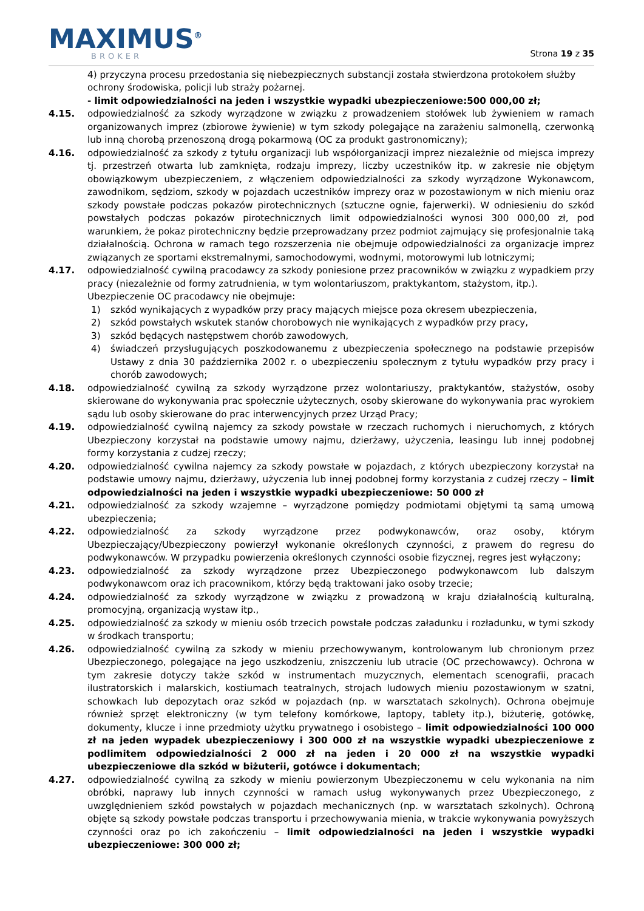MAXIMUS<sup>®</sup>
BROKER
Strona 19 z 35
4) przyczyna procesu przedostania się niebezpiecznych substancji została stwierdzona protokołem służby ochrony środowiska, policji lub straży pożarnej.
- limit odpowiedzialności na jeden i wszystkie wypadki ubezpieczeniowe:500 000,00 zł;
4.15. odpowiedzialność za szkody wyrządzone w związku z prowadzeniem stołówek lub żywieniem w ramach organizowanych imprez (zbiorowe żywienie) w tym szkody polegające na zarażeniu salmonellą, czerwonką lub inną chorobą przenoszoną drogą pokarmową (OC za produkt gastronomiczny);
4.16. odpowiedzialność za szkody z tytułu organizacji lub współorganizacji imprez niezależnie od miejsca imprezy tj. przestrzeń otwarta lub zamknięta, rodzaju imprezy, liczby uczestników itp. w zakresie nie objętym obowiązkowym ubezpieczeniem, z włączeniem odpowiedzialności za szkody wyrządzone Wykonawcom, zawodnikom, sędziom, szkody w pojazdach uczestników imprezy oraz w pozostawionym w nich mieniu oraz szkody powstałe podczas pokazów pirotechnicznych (sztuczne ognie, fajerwerki). W odniesieniu do szkód powstałych podczas pokazów pirotechnicznych limit odpowiedzialności wynosi 300 000,00 zł, pod warunkiem, że pokaz pirotechniczny będzie przeprowadzany przez podmiot zajmujący się profesjonalnie taką działalnością. Ochrona w ramach tego rozszerzenia nie obejmuje odpowiedzialności za organizacje imprez związanych ze sportami ekstremalnymi, samochodowymi, wodnymi, motorowymi lub lotniczymi;
4.17. odpowiedzialność cywilną pracodawcy za szkody poniesione przez pracowników w związku z wypadkiem przy pracy (niezależnie od formy zatrudnienia, w tym wolontariuszom, praktykantom, stażystom, itp.).
Ubezpieczenie OC pracodawcy nie obejmuje:
1) szkód wynikających z wypadków przy pracy mających miejsce poza okresem ubezpieczenia,
2) szkód powstałych wskutek stanów chorobowych nie wynikających z wypadków przy pracy,
3) szkód będących następstwem chorób zawodowych,
4) świadczeń przysługujących poszkodowanemu z ubezpieczenia społecznego na podstawie przepisów Ustawy z dnia 30 października 2002 r. o ubezpieczeniu społecznym z tytułu wypadków przy pracy i chorób zawodowych;
4.18. odpowiedzialność cywilną za szkody wyrządzone przez wolontariuszy, praktykantów, stażystów, osoby skierowane do wykonywania prac społecznie użytecznych, osoby skierowane do wykonywania prac wyrokiem sądu lub osoby skierowane do prac interwencyjnych przez Urząd Pracy;
4.19. odpowiedzialność cywilną najemcy za szkody powstałe w rzeczach ruchomych i nieruchomych, z których Ubezpieczony korzystał na podstawie umowy najmu, dzierżawy, użyczenia, leasingu lub innej podobnej formy korzystania z cudzej rzeczy;
4.20. odpowiedzialność cywilna najemcy za szkody powstałe w pojazdach, z których ubezpieczony korzystał na podstawie umowy najmu, dzierżawy, użyczenia lub innej podobnej formy korzystania z cudzej rzeczy – limit odpowiedzialności na jeden i wszystkie wypadki ubezpieczeniowe: 50 000 zł
4.21. odpowiedzialność za szkody wzajemne – wyrządzone pomiędzy podmiotami objętymi tą samą umową ubezpieczenia;
4.22. odpowiedzialność za szkody wyrządzone przez podwykonawców, oraz osoby, którym Ubezpieczający/Ubezpieczony powierzył wykonanie określonych czynności, z prawem do regresu do podwykonawców. W przypadku powierzenia określonych czynności osobie fizycznej, regres jest wyłączony;
4.23. odpowiedzialność za szkody wyrządzone przez Ubezpieczonego podwykonawcom lub dalszym podwykonawcom oraz ich pracownikom, którzy będą traktowani jako osoby trzecie;
4.24. odpowiedzialność za szkody wyrządzone w związku z prowadzoną w kraju działalnością kulturalną, promocyjną, organizacją wystaw itp.,
4.25. odpowiedzialność za szkody w mieniu osób trzecich powstałe podczas załadunku i rozładunku, w tymi szkody w środkach transportu;
4.26. odpowiedzialność cywilną za szkody w mieniu przechowywanym, kontrolowanym lub chronionym przez Ubezpieczonego, polegające na jego uszkodzeniu, zniszczeniu lub utracie (OC przechowawcy). Ochrona w tym zakresie dotyczy także szkód w instrumentach muzycznych, elementach scenografii, pracach ilustratorskich i malarskich, kostiumach teatralnych, strojach ludowych mieniu pozostawionym w szatni, schowkach lub depozytach oraz szkód w pojazdach (np. w warsztatach szkolnych). Ochrona obejmuje również sprzęt elektroniczny (w tym telefony komórkowe, laptopy, tablety itp.), biżuterię, gotówkę, dokumenty, klucze i inne przedmioty użytku prywatnego i osobistego – limit odpowiedzialności 100 000 zł na jeden wypadek ubezpieczeniowy i 300 000 zł na wszystkie wypadki ubezpieczeniowe z podlimitem odpowiedzialności 2 000 zł na jeden i 20 000 zł na wszystkie wypadki ubezpieczeniowe dla szkód w biżuterii, gotówce i dokumentach;
4.27. odpowiedzialność cywilną za szkody w mieniu powierzonym Ubezpieczonemu w celu wykonania na nim obróbki, naprawy lub innych czynności w ramach usług wykonywanych przez Ubezpieczonego, z uwzględnieniem szkód powstałych w pojazdach mechanicznych (np. w warsztatach szkolnych). Ochroną objęte są szkody powstałe podczas transportu i przechowywania mienia, w trakcie wykonywania powyższych czynności oraz po ich zakończeniu – limit odpowiedzialności na jeden i wszystkie wypadki ubezpieczeniowe: 300 000 zł;